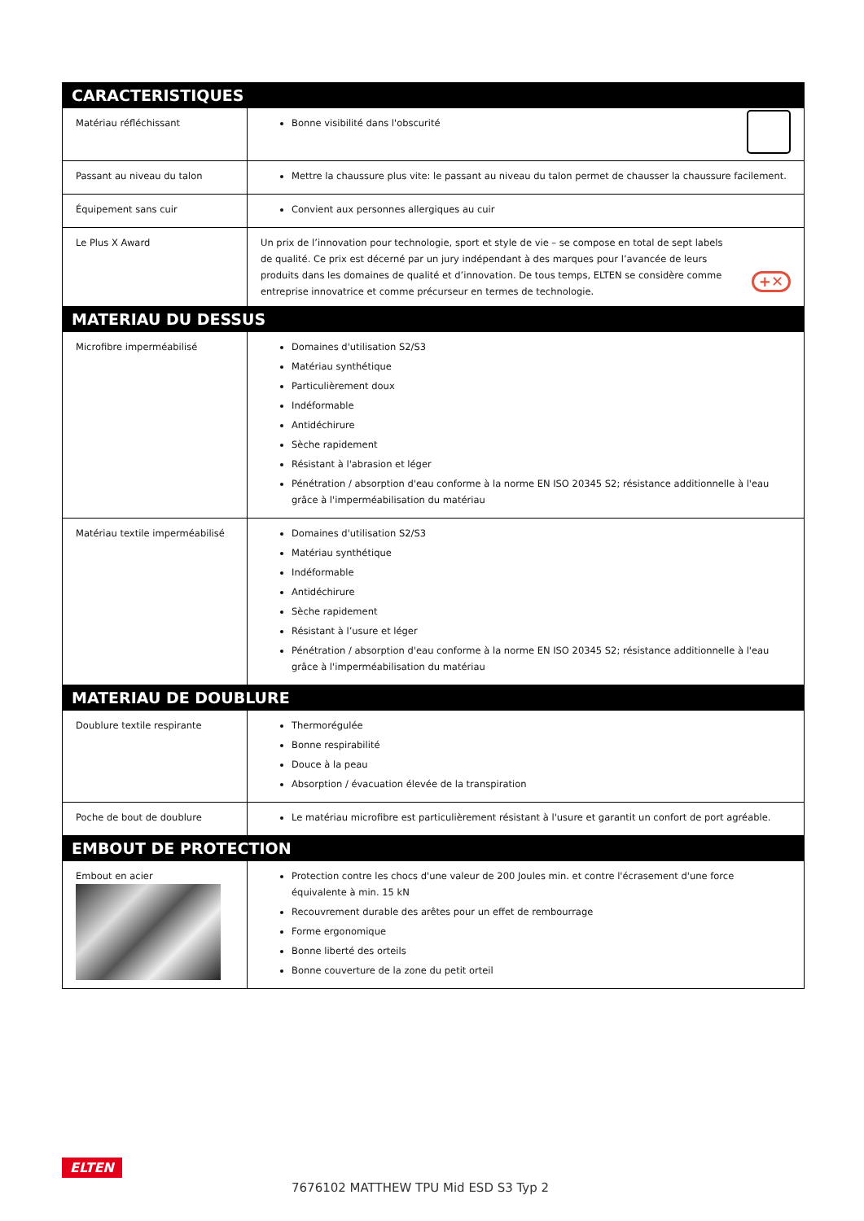| CARACTERISTIQUES | |
| --- | --- |
| Matériau réfléchissant | Bonne visibilité dans l'obscurité |
| Passant au niveau du talon | Mettre la chaussure plus vite: le passant au niveau du talon permet de chausser la chaussure facilement. |
| Équipement sans cuir | Convient aux personnes allergiques au cuir |
| Le Plus X Award | +✕ Un prix de l’innovation pour technologie, sport et style de vie – se compose en total de sept labels de qualité. Ce prix est décerné par un jury indépendant à des marques pour l’avancée de leurs produits dans les domaines de qualité et d’innovation. De tous temps, ELTEN se considère comme entreprise innovatrice et comme précurseur en termes de technologie. |
| MATERIAU DU DESSUS | |
| Microfibre imperméabilisé | Domaines d'utilisation S2/S3 Matériau synthétique Particulièrement doux Indéformable Antidéchirure Sèche rapidement Résistant à l'abrasion et léger Pénétration / absorption d'eau conforme à la norme EN ISO 20345 S2; résistance additionnelle à l'eau grâce à l'imperméabilisation du matériau |
| Matériau textile imperméabilisé | Domaines d'utilisation S2/S3 Matériau synthétique Indéformable Antidéchirure Sèche rapidement Résistant à l’usure et léger Pénétration / absorption d'eau conforme à la norme EN ISO 20345 S2; résistance additionnelle à l'eau grâce à l'imperméabilisation du matériau |
| MATERIAU DE DOUBLURE | |
| Doublure textile respirante | Thermorégulée Bonne respirabilité Douce à la peau Absorption / évacuation élevée de la transpiration |
| Poche de bout de doublure | Le matériau microfibre est particulièrement résistant à l'usure et garantit un confort de port agréable. |
| EMBOUT DE PROTECTION | |
| Embout en acier | Protection contre les chocs d'une valeur de 200 Joules min. et contre l'écrasement d'une force équivalente à min. 15 kN Recouvrement durable des arêtes pour un effet de rembourrage Forme ergonomique Bonne liberté des orteils Bonne couverture de la zone du petit orteil |
ELTEN
7676102 MATTHEW TPU Mid ESD S3 Typ 2